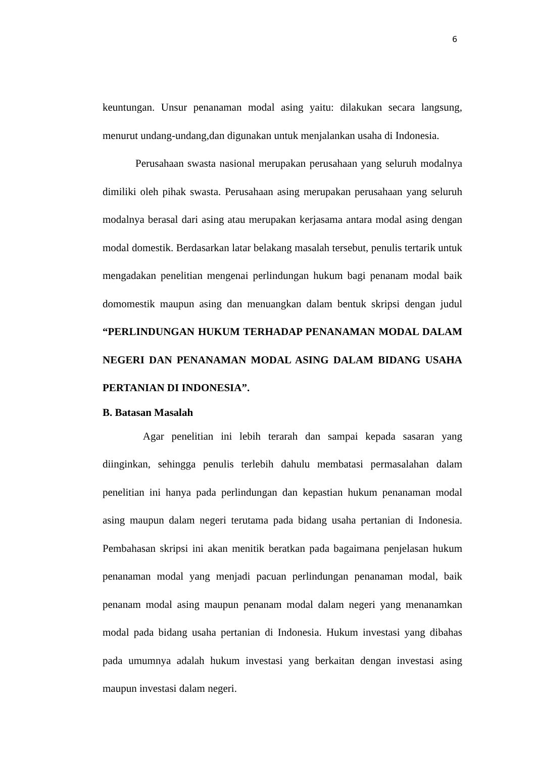6
keuntungan. Unsur penanaman modal asing yaitu: dilakukan secara langsung, menurut undang-undang,dan digunakan untuk menjalankan usaha di Indonesia.
Perusahaan swasta nasional merupakan perusahaan yang seluruh modalnya dimiliki oleh pihak swasta. Perusahaan asing merupakan perusahaan yang seluruh modalnya berasal dari asing atau merupakan kerjasama antara modal asing dengan modal domestik. Berdasarkan latar belakang masalah tersebut, penulis tertarik untuk mengadakan penelitian mengenai perlindungan hukum bagi penanam modal baik domomestik maupun asing dan menuangkan dalam bentuk skripsi dengan judul “PERLINDUNGAN HUKUM TERHADAP PENANAMAN MODAL DALAM NEGERI DAN PENANAMAN MODAL ASING DALAM BIDANG USAHA PERTANIAN DI INDONESIA”.
B. Batasan Masalah
Agar penelitian ini lebih terarah dan sampai kepada sasaran yang diinginkan, sehingga penulis terlebih dahulu membatasi permasalahan dalam penelitian ini hanya pada perlindungan dan kepastian hukum penanaman modal asing maupun dalam negeri terutama pada bidang usaha pertanian di Indonesia. Pembahasan skripsi ini akan menitik beratkan pada bagaimana penjelasan hukum penanaman modal yang menjadi pacuan perlindungan penanaman modal, baik penanam modal asing maupun penanam modal dalam negeri yang menanamkan modal pada bidang usaha pertanian di Indonesia. Hukum investasi yang dibahas pada umumnya adalah hukum investasi yang berkaitan dengan investasi asing maupun investasi dalam negeri.